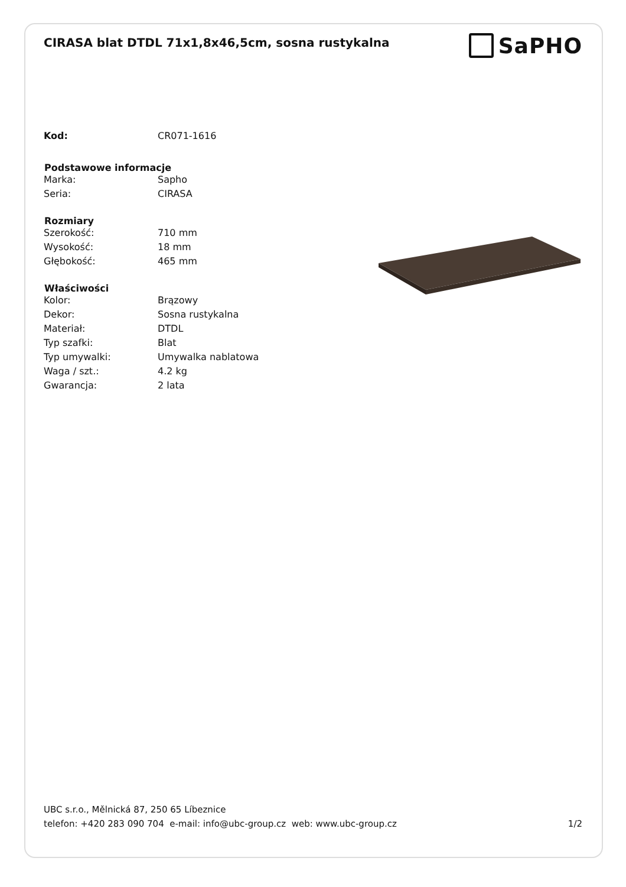CIRASA blat DTDL 71x1,8x46,5cm, sosna rustykalna
SaPHO
| Kod: | CR071-1616 |
| Podstawowe informacje | |
| Marka: | Sapho |
| Seria: | CIRASA |
| Rozmiary | |
| Szerokość: | 710 mm |
| Wysokość: | 18 mm |
| Głębokość: | 465 mm |
| Właściwości | |
| Kolor: | Brązowy |
| Dekor: | Sosna rustykalna |
| Materiał: | DTDL |
| Typ szafki: | Blat |
| Typ umywalki: | Umywalka nablatowa |
| Waga / szt.: | 4.2 kg |
| Gwarancja: | 2 lata |
UBC s.r.o., Mělnická 87, 250 65 Líbeznice
telefon: +420 283 090 704 e-mail: info@ubc-group.cz web: www.ubc-group.cz 1/2